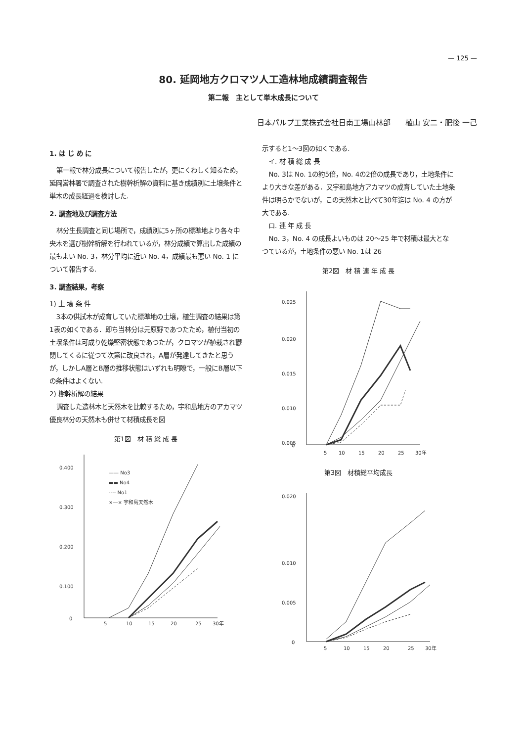— 125 —
80. 延岡地方クロマツ人工造林地成績調査報告
第二報　主として単木成長について
日本パルプ工業株式会社日南工場山林部　　植山 安二・肥後 一己
1. は じ め に
第一報で林分成長について報告したが，更にくわしく知るため，延岡営林署で調査された樹幹析解の資料に基き成績別に土壌条件と単木の成長経過を検討した.
2. 調査地及び調査方法
林分生長調査と同じ場所で，成績別に5ヶ所の標準地より各々中央木を選び樹幹析解を行われているが，林分成績で算出した成績の最もよい No. 3，林分平均に近い No. 4，成績最も悪い No. 1 について報告する.
3. 調査結果，考察
1) 土 壌 条 件
3本の供試木が成育していた標準地の土壌，植生調査の結果は第1表の如くである．即ち当林分は元原野であつたため，植付当初の土壌条件は可成り乾燥堅密状態であつたが，クロマツが植栽され鬱閉してくるに従つて次第に改良され，A層が発達してきたと思うが，しかしA層とB層の推移状態はいずれも明瞭で，一般にB層以下の条件はよくない.
2) 樹幹析解の結果
調査した造林木と天然木を比較するため，宇和島地方のアカマツ優良林分の天然木も併せて材積成長を図
第1図　材 積 総 成 長
0.400
0.300
0.200
0.100
0
5
10
15
20
25
30年
—— No3
▬▬ No4
---- No1
×—× 宇和島天然木
示すると1～3図の如くである.
　イ. 材 積 総 成 長
No. 3は No. 1の約5倍，No. 4の2倍の成長であり，土地条件により大きな差がある．又宇和島地方アカマツの成育していた土地条件は明らかでないが，この天然木と比べて30年迄は No. 4 の方が大である.
　ロ. 連 年 成 長
No. 3，No. 4 の成長よいものは 20～25 年で材積は最大となつているが，土地条件の悪い No. 1は 26
第2図　材 積 連 年 成 長
0.025
0.020
0.015
0.010
0.005
0
5
10
15
20
25
30年
第3図　材積総平均成長
0.020
0.010
0.005
0
5
10
15
20
25
30年